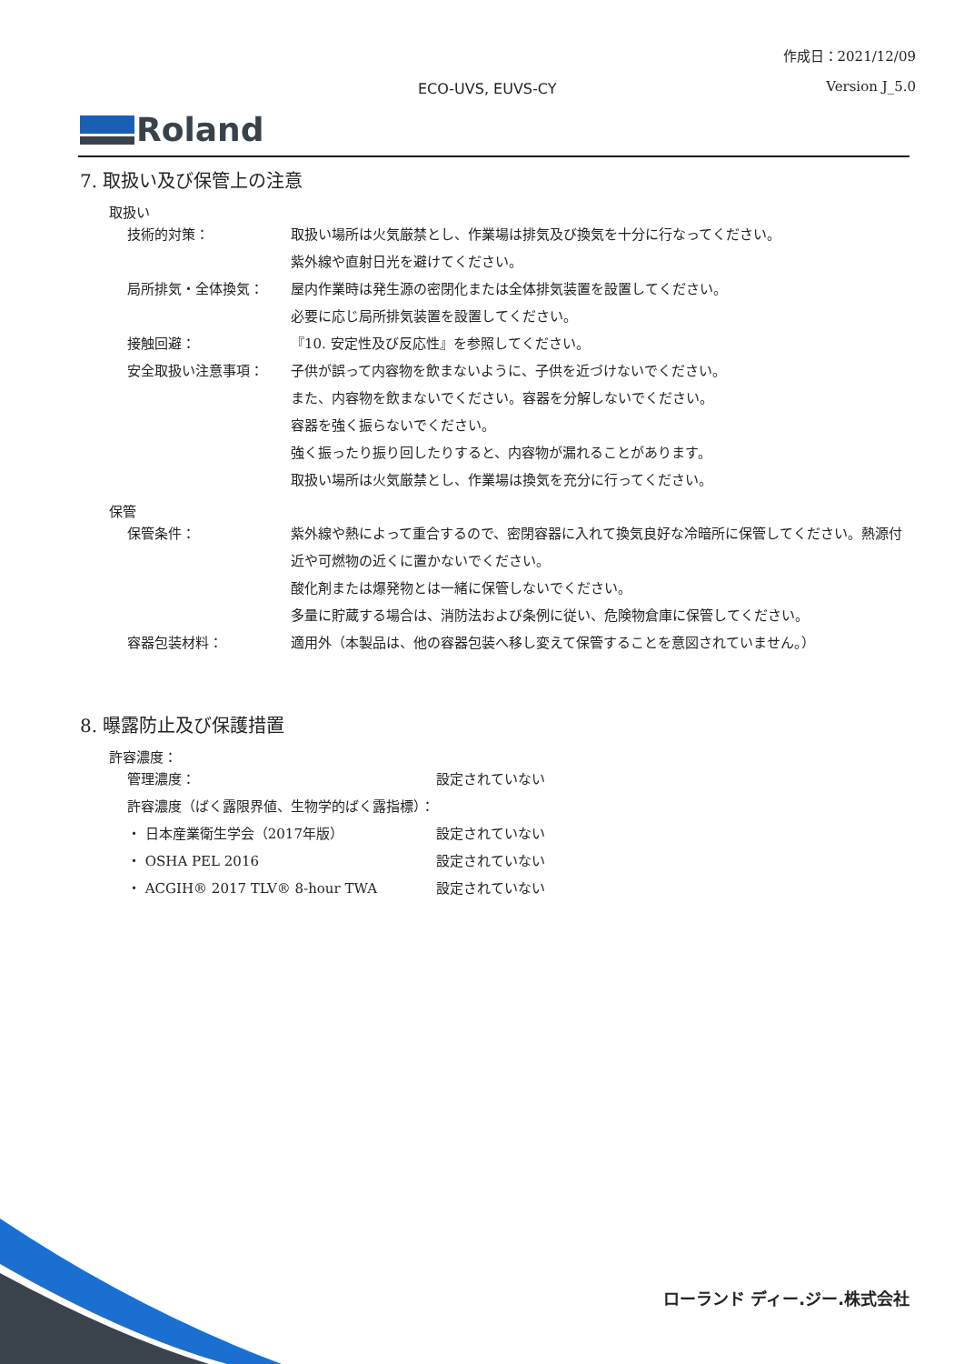作成日：2021/12/09
ECO-UVS, EUVS-CY Version J_5.0
Roland
7. 取扱い及び保管上の注意
取扱い
技術的対策： 取扱い場所は火気厳禁とし、作業場は排気及び換気を十分に行なってください。
紫外線や直射日光を避けてください。
局所排気・全体換気： 屋内作業時は発生源の密閉化または全体排気装置を設置してください。
必要に応じ局所排気装置を設置してください。
接触回避： 『10. 安定性及び反応性』を参照してください。
安全取扱い注意事項： 子供が誤って内容物を飲まないように、子供を近づけないでください。
また、内容物を飲まないでください。容器を分解しないでください。
容器を強く振らないでください。
強く振ったり振り回したりすると、内容物が漏れることがあります。
取扱い場所は火気厳禁とし、作業場は換気を充分に行ってください。
保管
保管条件： 紫外線や熱によって重合するので、密閉容器に入れて換気良好な冷暗所に保管してください。熱源付近や可燃物の近くに置かないでください。
酸化剤または爆発物とは一緒に保管しないでください。
多量に貯蔵する場合は、消防法および条例に従い、危険物倉庫に保管してください。
容器包装材料： 適用外（本製品は、他の容器包装へ移し変えて保管することを意図されていません。）
8. 曝露防止及び保護措置
許容濃度：
管理濃度： 設定されていない
許容濃度（ばく露限界値、生物学的ばく露指標）：
・ 日本産業衛生学会（2017年版） 設定されていない
・ OSHA PEL 2016 設定されていない
・ ACGIH® 2017 TLV® 8-hour TWA 設定されていない
ローランド ディー.ジー.株式会社